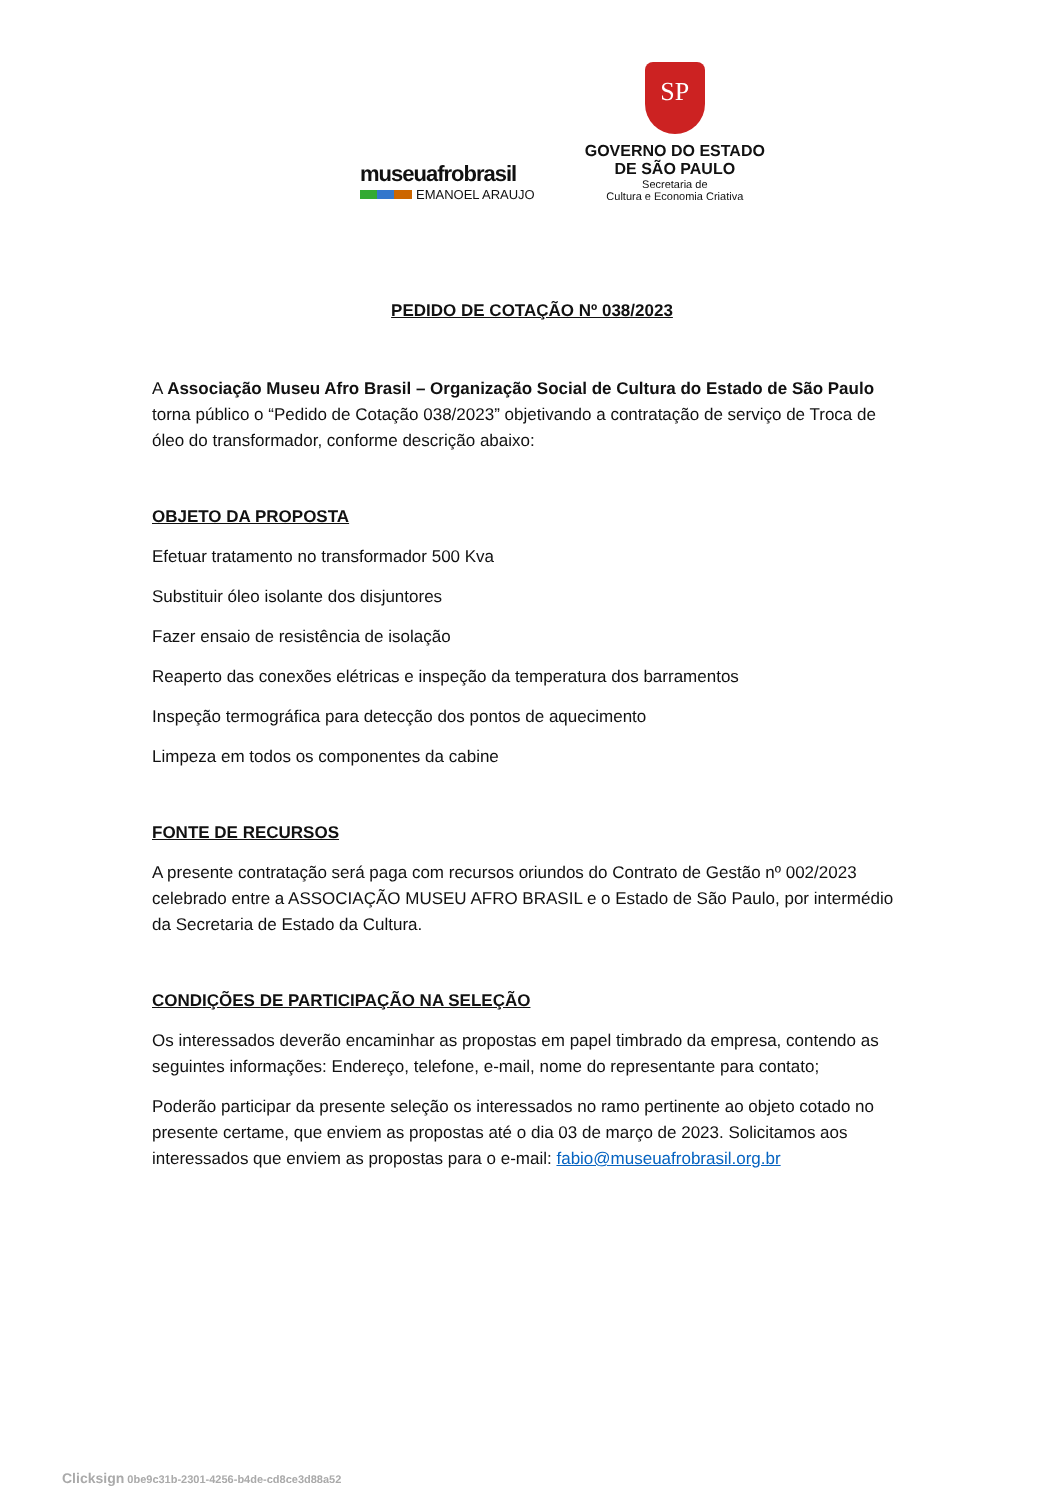museuafrobrasil
EMANOEL ARAUJO
SP
GOVERNO DO ESTADO
DE SÃO PAULO
Secretaria de
Cultura e Economia Criativa
PEDIDO DE COTAÇÃO Nº 038/2023
A Associação Museu Afro Brasil – Organização Social de Cultura do Estado de São Paulo torna público o “Pedido de Cotação 038/2023” objetivando a contratação de serviço de Troca de óleo do transformador, conforme descrição abaixo:
OBJETO DA PROPOSTA
Efetuar tratamento no transformador 500 Kva
Substituir óleo isolante dos disjuntores
Fazer ensaio de resistência de isolação
Reaperto das conexões elétricas e inspeção da temperatura dos barramentos
Inspeção termográfica para detecção dos pontos de aquecimento
Limpeza em todos os componentes da cabine
FONTE DE RECURSOS
A presente contratação será paga com recursos oriundos do Contrato de Gestão nº 002/2023 celebrado entre a ASSOCIAÇÃO MUSEU AFRO BRASIL e o Estado de São Paulo, por intermédio da Secretaria de Estado da Cultura.
CONDIÇÕES DE PARTICIPAÇÃO NA SELEÇÃO
Os interessados deverão encaminhar as propostas em papel timbrado da empresa, contendo as seguintes informações: Endereço, telefone, e-mail, nome do representante para contato;
Poderão participar da presente seleção os interessados no ramo pertinente ao objeto cotado no presente certame, que enviem as propostas até o dia 03 de março de 2023. Solicitamos aos interessados que enviem as propostas para o e-mail: fabio@museuafrobrasil.org.br
Clicksign 0be9c31b-2301-4256-b4de-cd8ce3d88a52